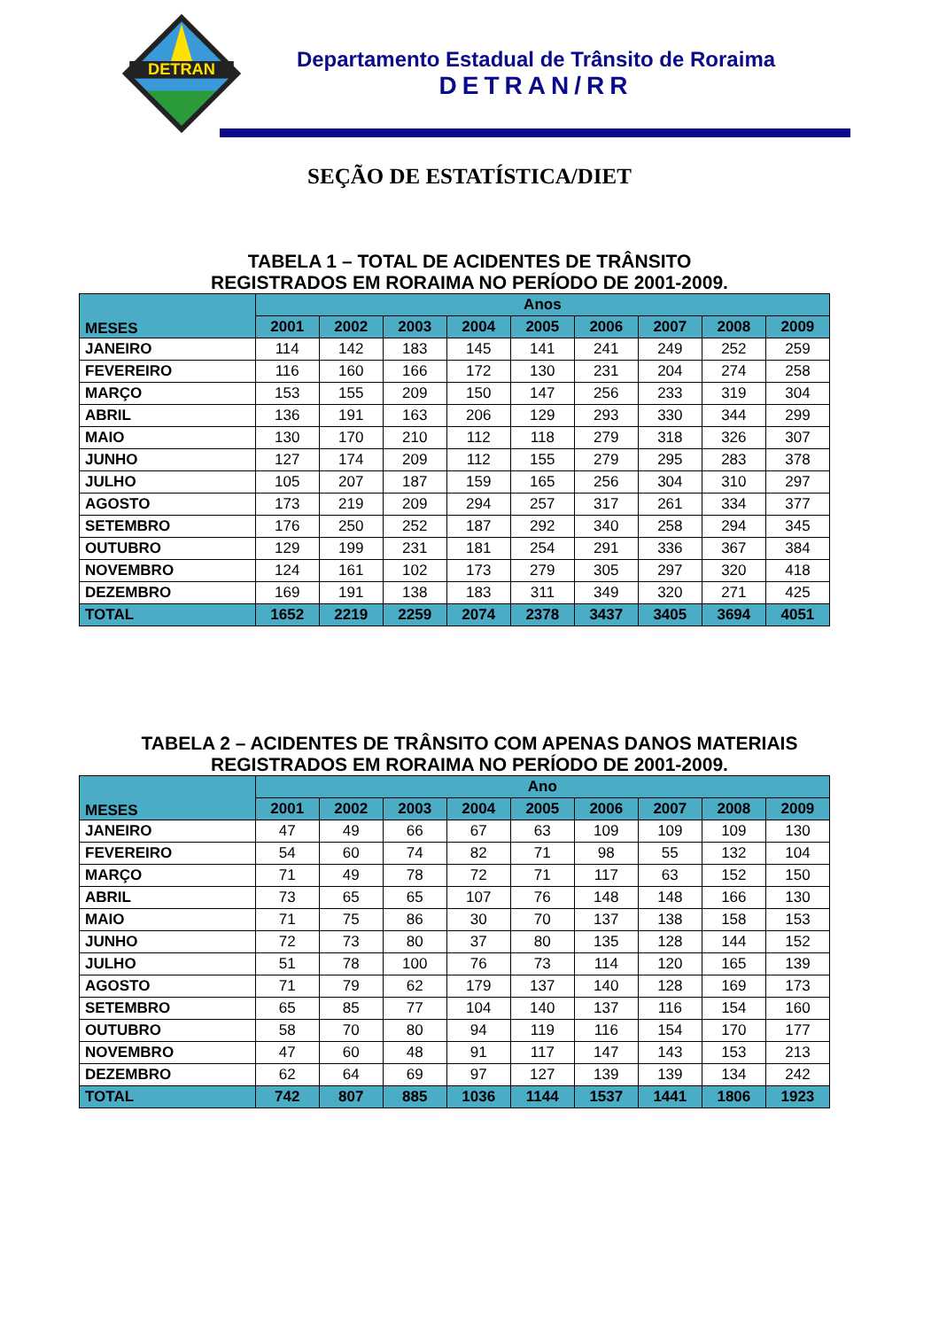DETRAN
Departamento Estadual de Trânsito de Roraima
DETRAN/RR
SEÇÃO DE ESTATÍSTICA/DIET
TABELA 1 – TOTAL DE ACIDENTES DE TRÂNSITO
REGISTRADOS EM RORAIMA NO PERÍODO DE 2001-2009.
| MESES | Anos | | | | | | | | |
| --- | --- | --- | --- | --- | --- | --- | --- | --- | --- |
| | 2001 | 2002 | 2003 | 2004 | 2005 | 2006 | 2007 | 2008 | 2009 |
| JANEIRO | 114 | 142 | 183 | 145 | 141 | 241 | 249 | 252 | 259 |
| FEVEREIRO | 116 | 160 | 166 | 172 | 130 | 231 | 204 | 274 | 258 |
| MARÇO | 153 | 155 | 209 | 150 | 147 | 256 | 233 | 319 | 304 |
| ABRIL | 136 | 191 | 163 | 206 | 129 | 293 | 330 | 344 | 299 |
| MAIO | 130 | 170 | 210 | 112 | 118 | 279 | 318 | 326 | 307 |
| JUNHO | 127 | 174 | 209 | 112 | 155 | 279 | 295 | 283 | 378 |
| JULHO | 105 | 207 | 187 | 159 | 165 | 256 | 304 | 310 | 297 |
| AGOSTO | 173 | 219 | 209 | 294 | 257 | 317 | 261 | 334 | 377 |
| SETEMBRO | 176 | 250 | 252 | 187 | 292 | 340 | 258 | 294 | 345 |
| OUTUBRO | 129 | 199 | 231 | 181 | 254 | 291 | 336 | 367 | 384 |
| NOVEMBRO | 124 | 161 | 102 | 173 | 279 | 305 | 297 | 320 | 418 |
| DEZEMBRO | 169 | 191 | 138 | 183 | 311 | 349 | 320 | 271 | 425 |
| TOTAL | 1652 | 2219 | 2259 | 2074 | 2378 | 3437 | 3405 | 3694 | 4051 |
TABELA 2 – ACIDENTES DE TRÂNSITO COM APENAS DANOS MATERIAIS
REGISTRADOS EM RORAIMA NO PERÍODO DE 2001-2009.
| MESES | Ano | | | | | | | | |
| --- | --- | --- | --- | --- | --- | --- | --- | --- | --- |
| | 2001 | 2002 | 2003 | 2004 | 2005 | 2006 | 2007 | 2008 | 2009 |
| JANEIRO | 47 | 49 | 66 | 67 | 63 | 109 | 109 | 109 | 130 |
| FEVEREIRO | 54 | 60 | 74 | 82 | 71 | 98 | 55 | 132 | 104 |
| MARÇO | 71 | 49 | 78 | 72 | 71 | 117 | 63 | 152 | 150 |
| ABRIL | 73 | 65 | 65 | 107 | 76 | 148 | 148 | 166 | 130 |
| MAIO | 71 | 75 | 86 | 30 | 70 | 137 | 138 | 158 | 153 |
| JUNHO | 72 | 73 | 80 | 37 | 80 | 135 | 128 | 144 | 152 |
| JULHO | 51 | 78 | 100 | 76 | 73 | 114 | 120 | 165 | 139 |
| AGOSTO | 71 | 79 | 62 | 179 | 137 | 140 | 128 | 169 | 173 |
| SETEMBRO | 65 | 85 | 77 | 104 | 140 | 137 | 116 | 154 | 160 |
| OUTUBRO | 58 | 70 | 80 | 94 | 119 | 116 | 154 | 170 | 177 |
| NOVEMBRO | 47 | 60 | 48 | 91 | 117 | 147 | 143 | 153 | 213 |
| DEZEMBRO | 62 | 64 | 69 | 97 | 127 | 139 | 139 | 134 | 242 |
| TOTAL | 742 | 807 | 885 | 1036 | 1144 | 1537 | 1441 | 1806 | 1923 |